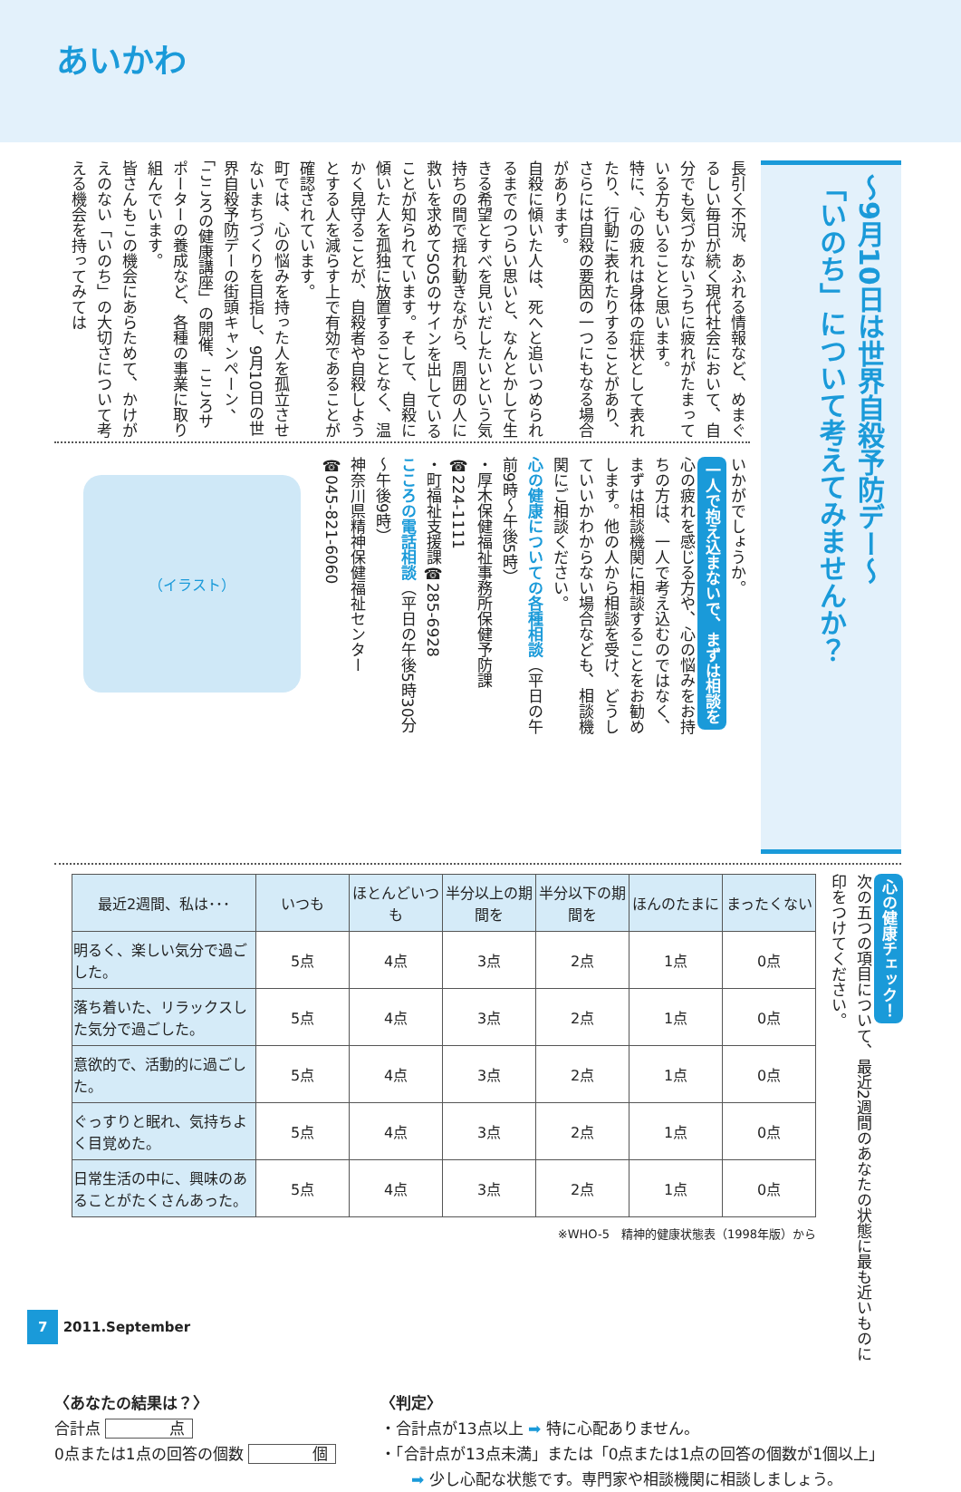あいかわ
～9月10日は世界自殺予防デー～
「いのち」について考えてみませんか？
長引く不況、あふれる情報など、めまぐるしい毎日が続く現代社会において、自分でも気づかないうちに疲れがたまっている方もいることと思います。
特に、心の疲れは身体の症状として表れたり、行動に表れたりすることがあり、さらには自殺の要因の一つにもなる場合があります。
自殺に傾いた人は、死へと追いつめられるまでのつらい思いと、なんとかして生きる希望とすべを見いだしたいという気持ちの間で揺れ動きながら、周囲の人に救いを求めてSOSのサインを出していることが知られています。そして、自殺に傾いた人を孤独に放置することなく、温かく見守ることが、自殺者や自殺しようとする人を減らす上で有効であることが確認されています。
町では、心の悩みを持った人を孤立させないまちづくりを目指し、9月10日の世界自殺予防デーの街頭キャンペーン、「こころの健康講座」の開催、こころサポーターの養成など、各種の事業に取り組んでいます。
皆さんもこの機会にあらためて、かけがえのない「いのち」の大切さについて考える機会を持ってみては
いかがでしょうか。
一人で抱え込まないで、まずは相談を
心の疲れを感じる方や、心の悩みをお持ちの方は、一人で考え込むのではなく、まずは相談機関に相談することをお勧めします。他の人から相談を受け、どうしていいかわからない場合なども、相談機関にご相談ください。
心の健康についての各種相談（平日の午前9時～午後5時）
・厚木保健福祉事務所保健予防課
☎224-1111
・町福祉支援課☎285-6928
こころの電話相談（平日の午後5時30分～午後9時）
神奈川県精神保健福祉センター
☎045-821-6060
（イラスト）
心の健康チェック！
次の五つの項目について、最近2週間のあなたの状態に最も近いものに印をつけてください。
| 最近2週間、私は･･･ | いつも | ほとんどいつも | 半分以上の期間を | 半分以下の期間を | ほんのたまに | まったくない |
| --- | --- | --- | --- | --- | --- | --- |
| 明るく、楽しい気分で過ごした。 | 5点 | 4点 | 3点 | 2点 | 1点 | 0点 |
| 落ち着いた、リラックスした気分で過ごした。 | 5点 | 4点 | 3点 | 2点 | 1点 | 0点 |
| 意欲的で、活動的に過ごした。 | 5点 | 4点 | 3点 | 2点 | 1点 | 0点 |
| ぐっすりと眠れ、気持ちよく目覚めた。 | 5点 | 4点 | 3点 | 2点 | 1点 | 0点 |
| 日常生活の中に、興味のあることがたくさんあった。 | 5点 | 4点 | 3点 | 2点 | 1点 | 0点 |
※WHO-5　精神的健康状態表（1998年版）から
〈あなたの結果は？〉
合計点 点
0点または1点の回答の個数 個
〈判定〉
・合計点が13点以上 ➡ 特に心配ありません。
・「合計点が13点未満」または「0点または1点の回答の個数が1個以上」
　　➡ 少し心配な状態です。専門家や相談機関に相談しましょう。
7 2011.September